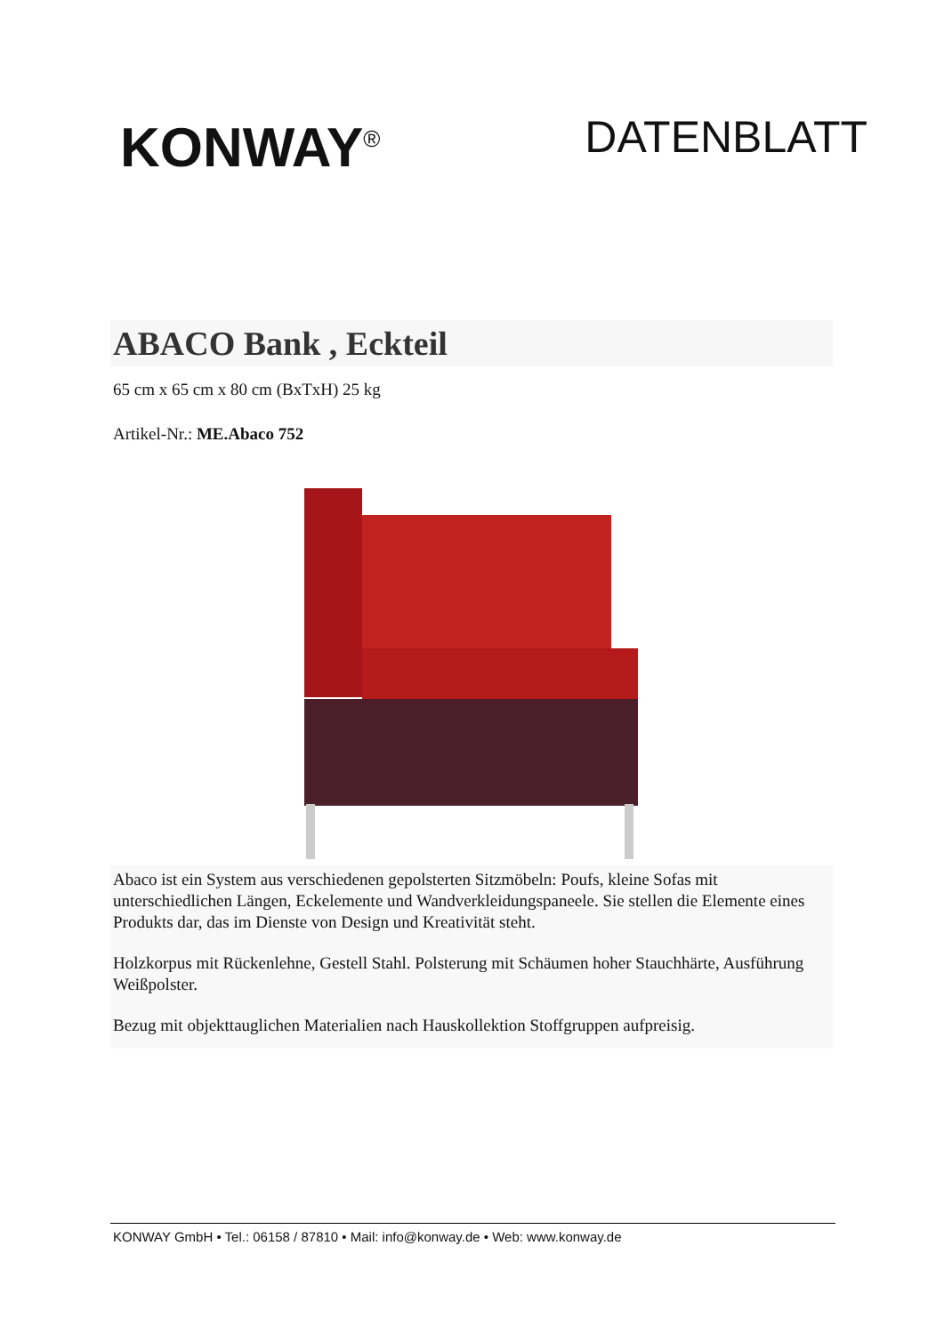KONWAY<sup>®</sup>
DATENBLATT
ABACO Bank , Eckteil
65 cm x 65 cm x 80 cm (BxTxH) 25 kg
Artikel-Nr.: ME.Abaco 752
Abaco ist ein System aus verschiedenen gepolsterten Sitzmöbeln: Poufs, kleine Sofas mit unterschiedlichen Längen, Eckelemente und Wandverkleidungspaneele. Sie stellen die Elemente eines Produkts dar, das im Dienste von Design und Kreativität steht.
Holzkorpus mit Rückenlehne, Gestell Stahl. Polsterung mit Schäumen hoher Stauchhärte, Ausführung Weißpolster.
Bezug mit objekttauglichen Materialien nach Hauskollektion Stoffgruppen aufpreisig.
KONWAY GmbH • Tel.: 06158 / 87810 • Mail: info@konway.de • Web: www.konway.de